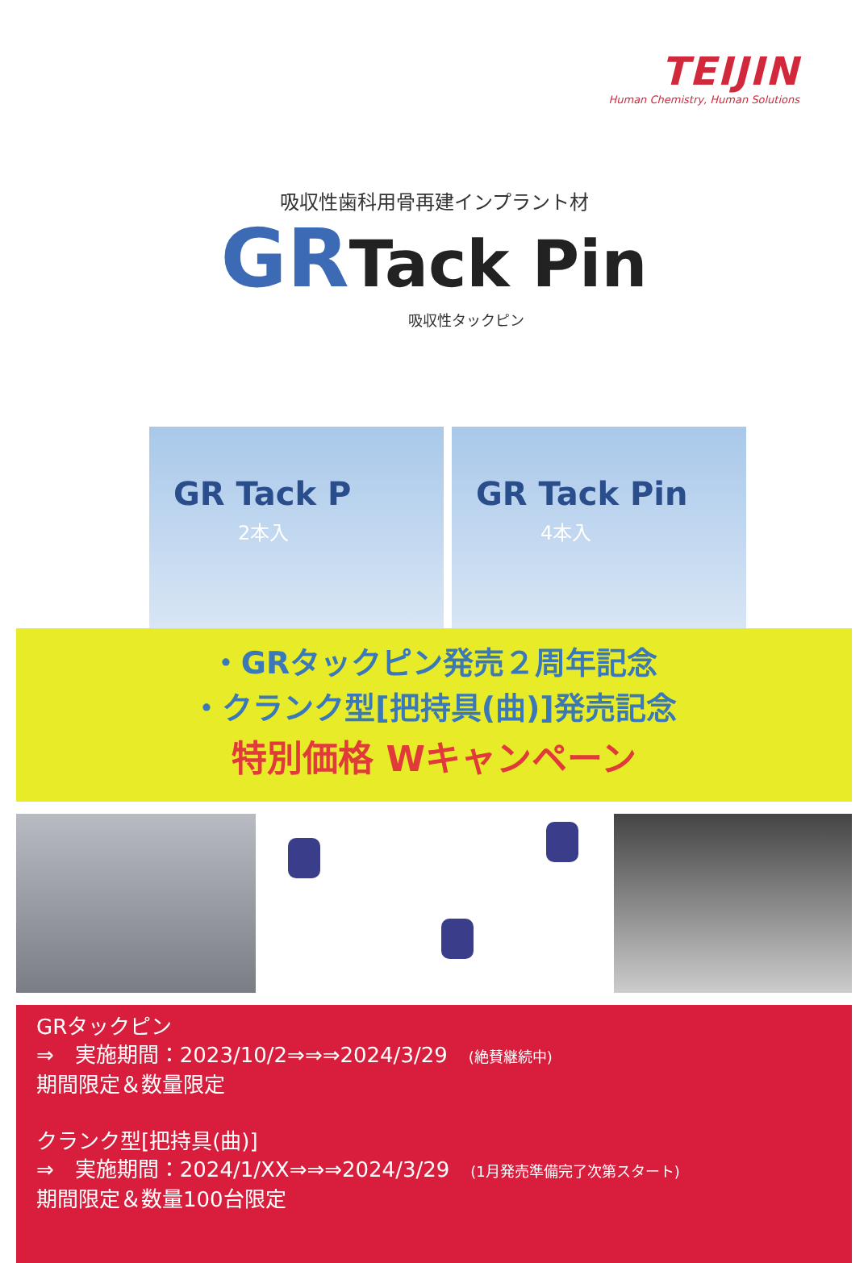TEIJIN
Human Chemistry, Human Solutions
吸収性歯科用骨再建インプラント材
GR Tack Pin
吸収性タックピン
GR Tack P
2本入
GR Tack Pin
4本入
・GRタックピン発売２周年記念
・クランク型[把持具(曲)]発売記念
特別価格 Wキャンペーン
GRタックピン
⇒　実施期間：2023/10/2⇒⇒⇒2024/3/29　(絶賛継続中)
期間限定＆数量限定
クランク型[把持具(曲)]
⇒　実施期間：2024/1/XX⇒⇒⇒2024/3/29　(1月発売準備完了次第スタート)
期間限定＆数量100台限定